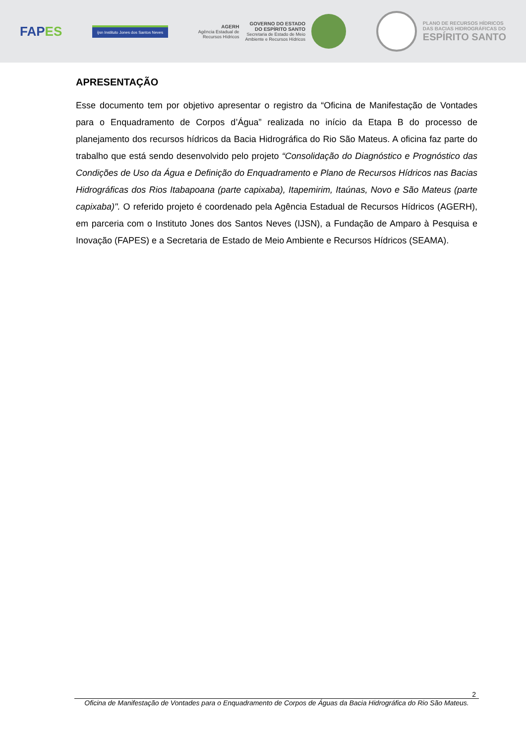FAPES
ijsn Instituto Jones dos Santos Neves
AGERH
Agência Estadual de
Recursos Hídricos
GOVERNO DO ESTADO
DO ESPÍRITO SANTO
Secretaria de Estado de Meio
Ambiente e Recursos Hídricos
PLANO DE RECURSOS HÍDRICOS
DAS BACIAS HIDROGRÁFICAS DO
ESPÍRITO SANTO
APRESENTAÇÃO
Esse documento tem por objetivo apresentar o registro da “Oficina de Manifestação de Vontades para o Enquadramento de Corpos d’Água” realizada no início da Etapa B do processo de planejamento dos recursos hídricos da Bacia Hidrográfica do Rio São Mateus. A oficina faz parte do trabalho que está sendo desenvolvido pelo projeto “Consolidação do Diagnóstico e Prognóstico das Condições de Uso da Água e Definição do Enquadramento e Plano de Recursos Hídricos nas Bacias Hidrográficas dos Rios Itabapoana (parte capixaba), Itapemirim, Itaúnas, Novo e São Mateus (parte capixaba)". O referido projeto é coordenado pela Agência Estadual de Recursos Hídricos (AGERH), em parceria com o Instituto Jones dos Santos Neves (IJSN), a Fundação de Amparo à Pesquisa e Inovação (FAPES) e a Secretaria de Estado de Meio Ambiente e Recursos Hídricos (SEAMA).
2
Oficina de Manifestação de Vontades para o Enquadramento de Corpos de Águas da Bacia Hidrográfica do Rio São Mateus.